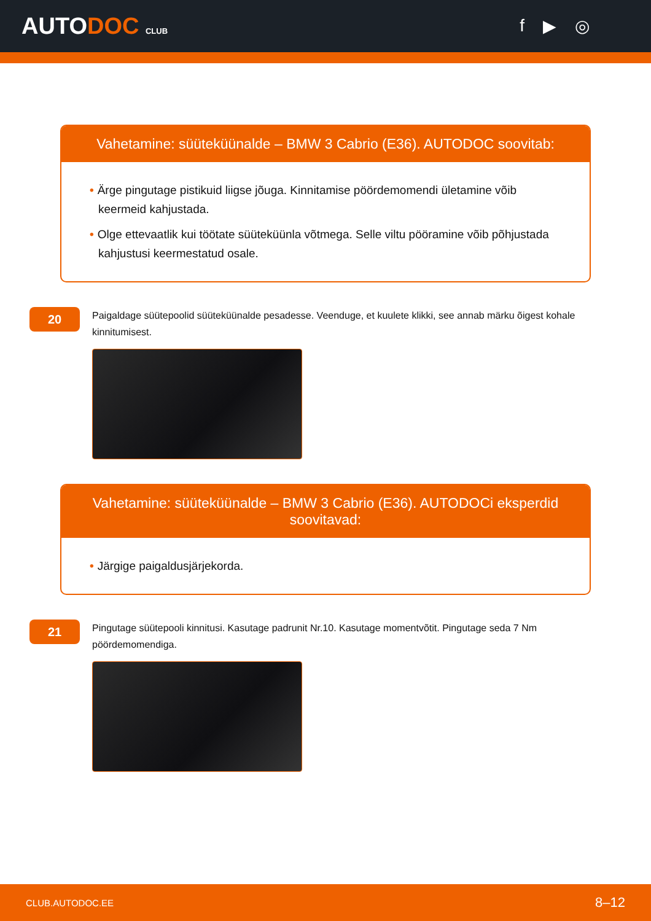AUTODOC CLUB
f ▶ ◎
Vahetamine: süüteküünalde – BMW 3 Cabrio (E36). AUTODOC soovitab:
• Ärge pingutage pistikuid liigse jõuga. Kinnitamise pöördemomendi ületamine võib keermeid kahjustada.
• Olge ettevaatlik kui töötate süüteküünla võtmega. Selle viltu pööramine võib põhjustada kahjustusi keermestatud osale.
20
Paigaldage süütepoolid süüteküünalde pesadesse. Veenduge, et kuulete klikki, see annab märku õigest kohale kinnitumisest.
Vahetamine: süüteküünalde – BMW 3 Cabrio (E36). AUTODOCi eksperdid soovitavad:
• Järgige paigaldusjärjekorda.
21
Pingutage süütepooli kinnitusi. Kasutage padrunit Nr.10. Kasutage momentvõtit. Pingutage seda 7 Nm pöördemomendiga.
CLUB.AUTODOC.EE 8–12